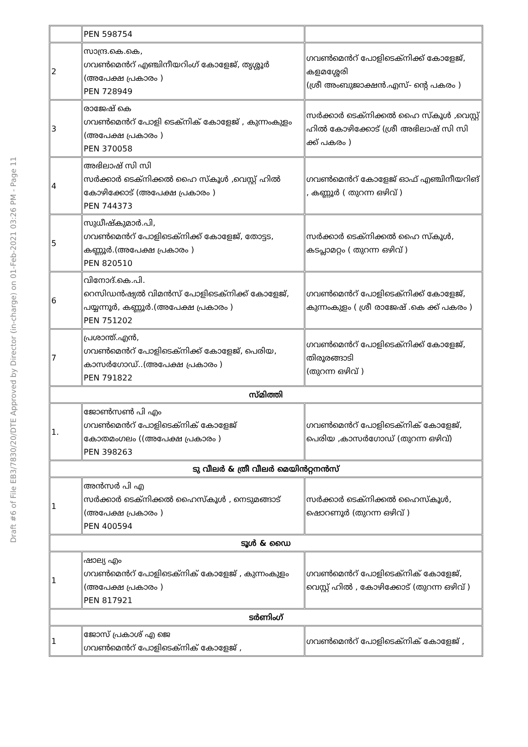Draft #6 of File EB3/7830/20/DTE Approved by Director (in-charge) on 01-Feb-2021 03:26 PM - Page 11
| | PEN 598754 | |
| 2 | സാന്ദ്ര.കെ.കെ, ഗവൺമെൻറ് എഞ്ചിനീയറിംഗ് കോളേജ്, തൃശ്ശൂർ (അപേക്ഷ പ്രകാരം ) PEN 728949 | ഗവൺമെൻറ് പോളിടെക്നിക്ക് കോളേജ്, കളമശ്ശേരി (ശ്രീ അംബുജാക്ഷൻ.എസ്- ന്റെ പകരം ) |
| 3 | രാജേഷ് കെ ഗവൺമെൻറ് പോളി ടെക്നിക് കോളേജ് , കുന്നംകുളം (അപേക്ഷ പ്രകാരം ) PEN 370058 | സർക്കാർ ടെക്നിക്കൽ ഹൈ സ്കൂൾ ,വെസ്റ്റ് ഹിൽ കോഴിക്കോട് (ശ്രീ അഭിലാഷ് സി സി ക്ക് പകരം ) |
| 4 | അഭിലാഷ് സി സി സർക്കാർ ടെക്നിക്കൽ ഹൈ സ്കൂൾ ,വെസ്റ്റ് ഹിൽ കോഴിക്കോട് (അപേക്ഷ പ്രകാരം ) PEN 744373 | ഗവൺമെൻറ് കോളേജ് ഓഫ് എഞ്ചിനീയറിങ് , കണ്ണൂർ ( തുറന്ന ഒഴിവ് ) |
| 5 | സുധീഷ്കുമാർ.പി, ഗവൺമെൻറ് പോളിടെക്നിക്ക് കോളേജ്, തോട്ടട, കണ്ണൂർ.(അപേക്ഷ പ്രകാരം ) PEN 820510 | സർക്കാർ ടെക്നിക്കൽ ഹൈ സ്കൂൾ, കടപ്ലാമറ്റം ( തുറന്ന ഒഴിവ് ) |
| 6 | വിനോദ്.കെ.പി. റെസിഡൻഷ്യൽ വിമൻസ് പോളിടെക്നിക്ക് കോളേജ്, പയ്യന്നൂർ, കണ്ണൂർ.(അപേക്ഷ പ്രകാരം ) PEN 751202 | ഗവൺമെൻറ് പോളിടെക്നിക്ക് കോളേജ്, കുന്നംകുളം ( ശ്രീ രാജേഷ് .കെ ക്ക് പകരം ) |
| 7 | പ്രശാന്ത്.എൻ, ഗവൺമെൻറ് പോളിടെക്നിക്ക് കോളേജ്, പെരിയ, കാസർഗോഡ്..(അപേക്ഷ പ്രകാരം ) PEN 791822 | ഗവൺമെൻറ് പോളിടെക്നിക്ക് കോളേജ്, തിരൂരങ്ങാടി (തുറന്ന ഒഴിവ് ) |
| സ്മിത്തി | | |
| 1. | ജോൺസൺ പി എം ഗവൺമെൻറ് പോളിടെക്നിക് കോളേജ് കോതമംഗലം ((അപേക്ഷ പ്രകാരം ) PEN 398263 | ഗവൺമെൻറ് പോളിടെക്നിക് കോളേജ്, പെരിയ ,കാസർഗോഡ് (തുറന്ന ഒഴിവ്) |
| ടു വീലർ & ത്രീ വീലർ മെയിൻറ്റനൻസ് | | |
| 1 | അൻസർ പി എ സർക്കാർ ടെക്നിക്കൽ ഹൈസ്കൂൾ , നെടുമങ്ങാട് (അപേക്ഷ പ്രകാരം ) PEN 400594 | സർക്കാർ ടെക്നിക്കൽ ഹൈസ്കൂൾ, ഷൊറണൂർ (തുറന്ന ഒഴിവ് ) |
| ടൂൾ & ഡൈ | | |
| 1 | ഷാല്യ എം ഗവൺമെൻറ് പോളിടെക്നിക് കോളേജ് , കുന്നംകുളം (അപേക്ഷ പ്രകാരം ) PEN 817921 | ഗവൺമെൻറ് പോളിടെക്നിക് കോളേജ്, വെസ്റ്റ് ഹിൽ , കോഴിക്കോട് (തുറന്ന ഒഴിവ് ) |
| ടർണിംഗ് | | |
| 1 | ജോസ് പ്രകാശ് എ ജെ ഗവൺമെൻറ് പോളിടെക്നിക് കോളേജ് , | ഗവൺമെൻറ് പോളിടെക്നിക് കോളേജ് , |